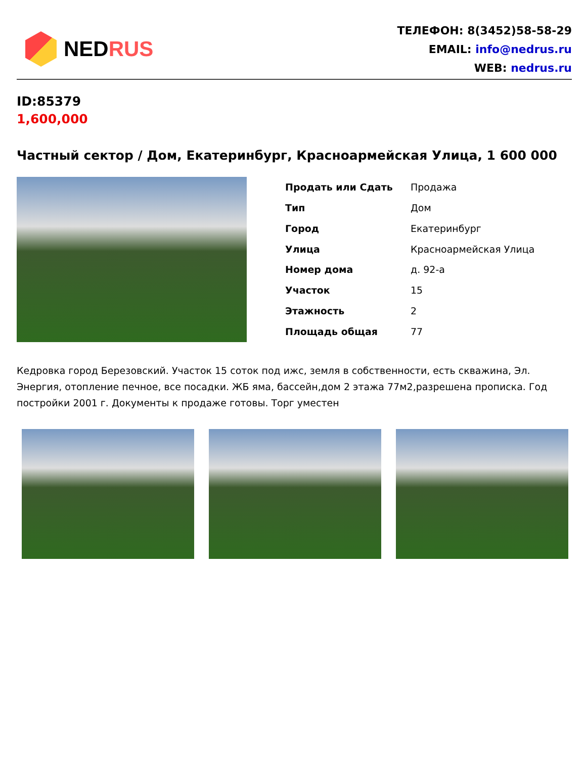NEDRUS
ТЕЛЕФОН: 8(3452)58-58-29
EMAIL: info@nedrus.ru
WEB: nedrus.ru
ID:85379
1,600,000
Частный сектор / Дом, Екатеринбург, Красноармейская Улица, 1 600 000
| Продать или Сдать | Продажа |
| Тип | Дом |
| Город | Екатеринбург |
| Улица | Красноармейская Улица |
| Номер дома | д. 92-а |
| Участок | 15 |
| Этажность | 2 |
| Площадь общая | 77 |
Кедровка город Березовский. Участок 15 соток под ижс, земля в собственности, есть скважина, Эл. Энергия, отопление печное, все посадки. ЖБ яма, бассейн,дом 2 этажа 77м2,разрешена прописка. Год постройки 2001 г. Документы к продаже готовы. Торг уместен